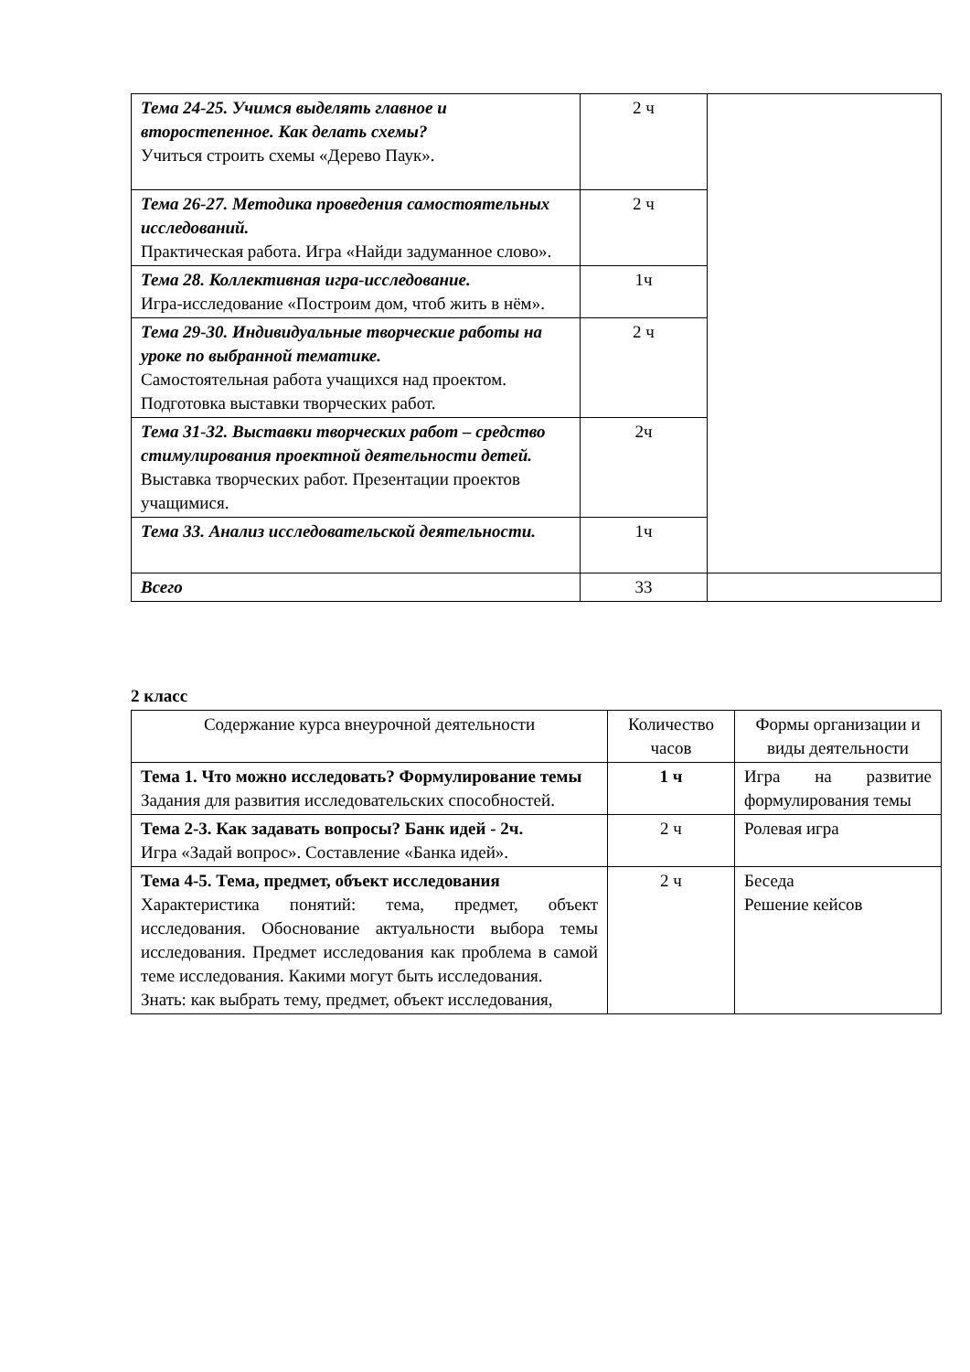| Тема 24-25. Учимся выделять главное и второстепенное. Как делать схемы? Учиться строить схемы «Дерево Паук». | 2 ч | |
| Тема 26-27. Методика проведения самостоятельных исследований. Практическая работа. Игра «Найди задуманное слово». | 2 ч | |
| Тема 28. Коллективная игра-исследование. Игра-исследование «Построим дом, чтоб жить в нём». | 1ч | |
| Тема 29-30. Индивидуальные творческие работы на уроке по выбранной тематике. Самостоятельная работа учащихся над проектом. Подготовка выставки творческих работ. | 2 ч | |
| Тема 31-32. Выставки творческих работ – средство стимулирования проектной деятельности детей. Выставка творческих работ. Презентации проектов учащимися. | 2ч | |
| Тема 33. Анализ исследовательской деятельности. | 1ч | |
| Всего | 33 | |
2 класс
| Содержание курса внеурочной деятельности | Количество часов | Формы организации и виды деятельности |
| --- | --- | --- |
| Тема 1. Что можно исследовать? Формулирование темы Задания для развития исследовательских способностей. | 1 ч | Игра на развитие формулирования темы |
| Тема 2-3. Как задавать вопросы? Банк идей - 2ч. Игра «Задай вопрос». Составление «Банка идей». | 2 ч | Ролевая игра |
| Тема 4-5. Тема, предмет, объект исследования Характеристика понятий: тема, предмет, объект исследования. Обоснование актуальности выбора темы исследования. Предмет исследования как проблема в самой теме исследования. Какими могут быть исследования. Знать: как выбрать тему, предмет, объект исследования, | 2 ч | Беседа Решение кейсов |